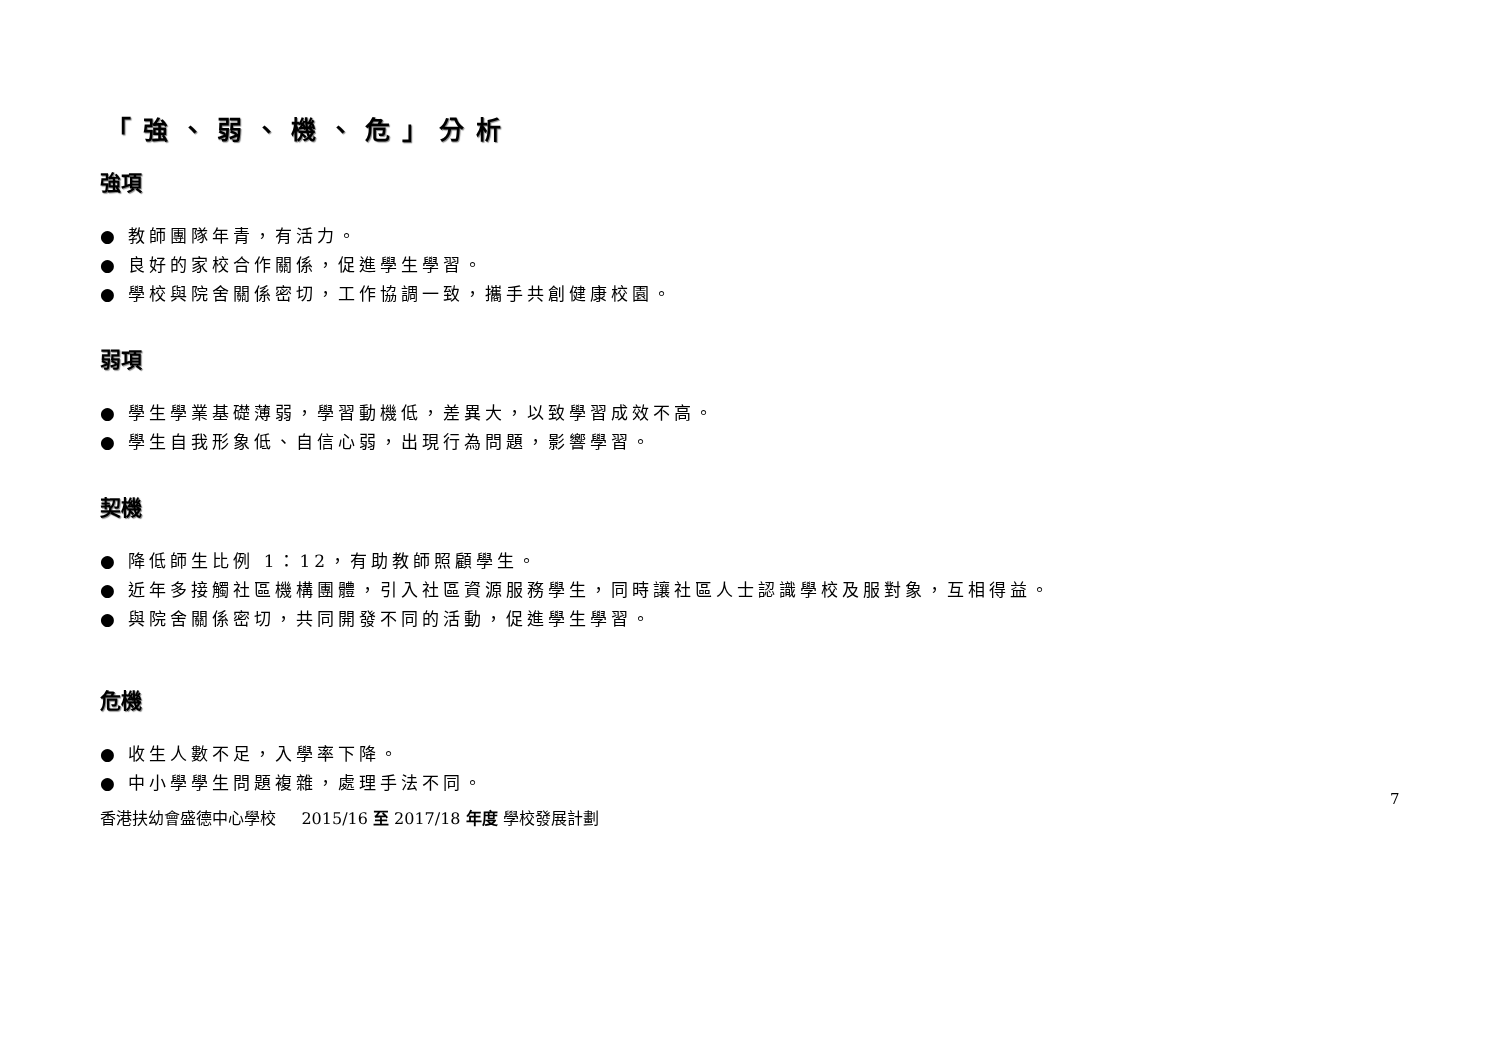「強、弱、機、危」分析
強項
● 教師團隊年青，有活力。
● 良好的家校合作關係，促進學生學習。
● 學校與院舍關係密切，工作協調一致，攜手共創健康校園。
弱項
● 學生學業基礎薄弱，學習動機低，差異大，以致學習成效不高。
● 學生自我形象低、自信心弱，出現行為問題，影響學習。
契機
● 降低師生比例 1：12，有助教師照顧學生。
● 近年多接觸社區機構團體，引入社區資源服務學生，同時讓社區人士認識學校及服對象，互相得益。
● 與院舍關係密切，共同開發不同的活動，促進學生學習。
危機
● 收生人數不足，入學率下降。
● 中小學學生問題複雜，處理手法不同。
7
香港扶幼會盛德中心學校 2015/16 至 2017/18 年度 學校發展計劃